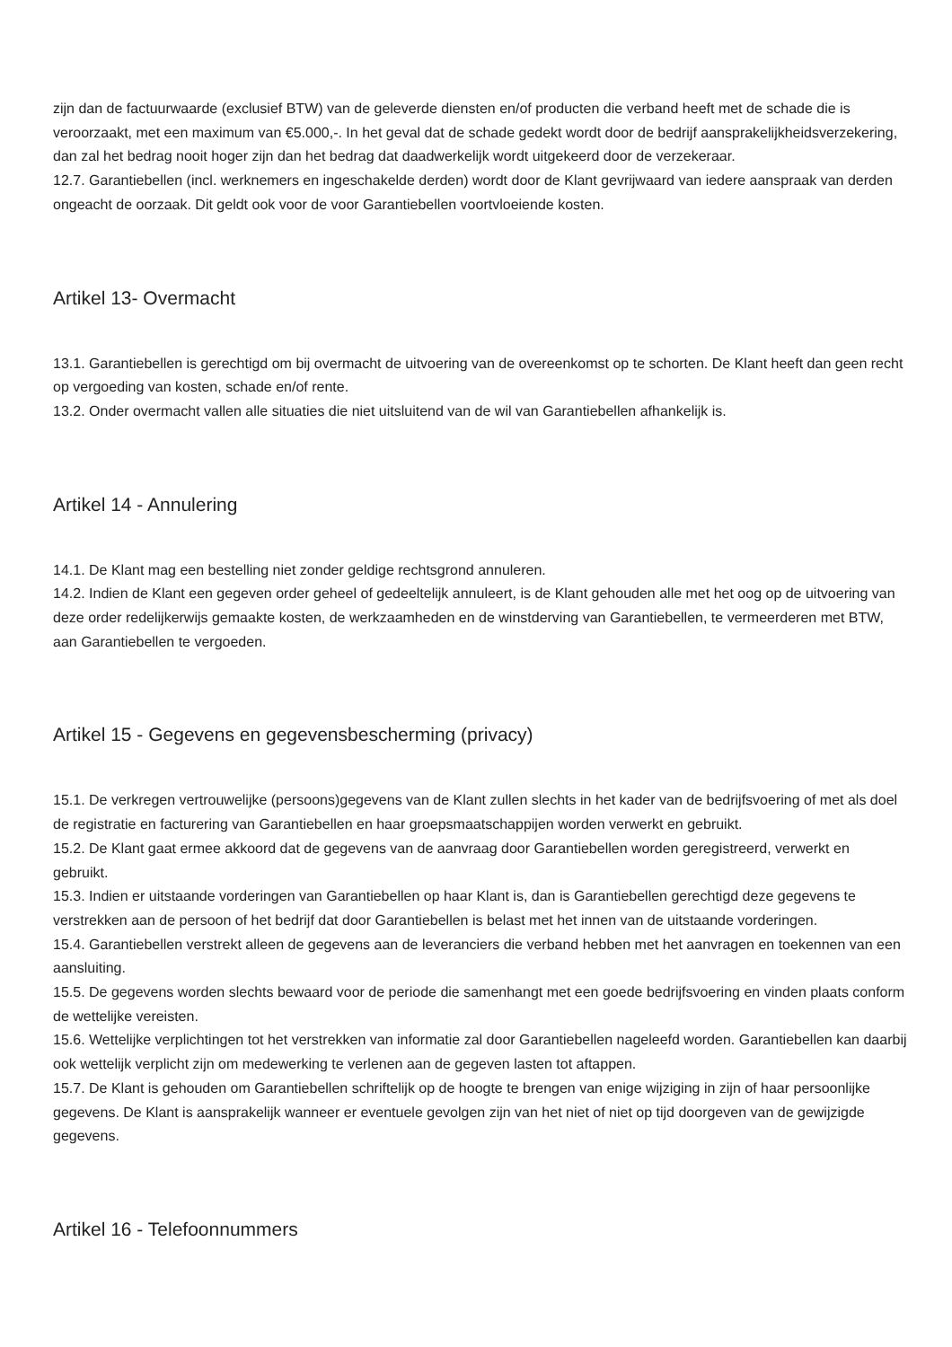zijn dan de factuurwaarde (exclusief BTW) van de geleverde diensten en/of producten die verband heeft met de schade die is veroorzaakt, met een maximum van €5.000,-. In het geval dat de schade gedekt wordt door de bedrijf aansprakelijkheidsverzekering, dan zal het bedrag nooit hoger zijn dan het bedrag dat daadwerkelijk wordt uitgekeerd door de verzekeraar.
12.7. Garantiebellen (incl. werknemers en ingeschakelde derden) wordt door de Klant gevrijwaard van iedere aanspraak van derden ongeacht de oorzaak. Dit geldt ook voor de voor Garantiebellen voortvloeiende kosten.
Artikel 13- Overmacht
13.1. Garantiebellen is gerechtigd om bij overmacht de uitvoering van de overeenkomst op te schorten. De Klant heeft dan geen recht op vergoeding van kosten, schade en/of rente.
13.2. Onder overmacht vallen alle situaties die niet uitsluitend van de wil van Garantiebellen afhankelijk is.
Artikel 14 - Annulering
14.1. De Klant mag een bestelling niet zonder geldige rechtsgrond annuleren.
14.2. Indien de Klant een gegeven order geheel of gedeeltelijk annuleert, is de Klant gehouden alle met het oog op de uitvoering van deze order redelijkerwijs gemaakte kosten, de werkzaamheden en de winstderving van Garantiebellen, te vermeerderen met BTW, aan Garantiebellen te vergoeden.
Artikel 15 - Gegevens en gegevensbescherming (privacy)
15.1. De verkregen vertrouwelijke (persoons)gegevens van de Klant zullen slechts in het kader van de bedrijfsvoering of met als doel de registratie en facturering van Garantiebellen en haar groepsmaatschappijen worden verwerkt en gebruikt.
15.2. De Klant gaat ermee akkoord dat de gegevens van de aanvraag door Garantiebellen worden geregistreerd, verwerkt en gebruikt.
15.3. Indien er uitstaande vorderingen van Garantiebellen op haar Klant is, dan is Garantiebellen gerechtigd deze gegevens te verstrekken aan de persoon of het bedrijf dat door Garantiebellen is belast met het innen van de uitstaande vorderingen.
15.4. Garantiebellen verstrekt alleen de gegevens aan de leveranciers die verband hebben met het aanvragen en toekennen van een aansluiting.
15.5. De gegevens worden slechts bewaard voor de periode die samenhangt met een goede bedrijfsvoering en vinden plaats conform de wettelijke vereisten.
15.6. Wettelijke verplichtingen tot het verstrekken van informatie zal door Garantiebellen nageleefd worden. Garantiebellen kan daarbij ook wettelijk verplicht zijn om medewerking te verlenen aan de gegeven lasten tot aftappen.
15.7. De Klant is gehouden om Garantiebellen schriftelijk op de hoogte te brengen van enige wijziging in zijn of haar persoonlijke gegevens. De Klant is aansprakelijk wanneer er eventuele gevolgen zijn van het niet of niet op tijd doorgeven van de gewijzigde gegevens.
Artikel 16 - Telefoonnummers